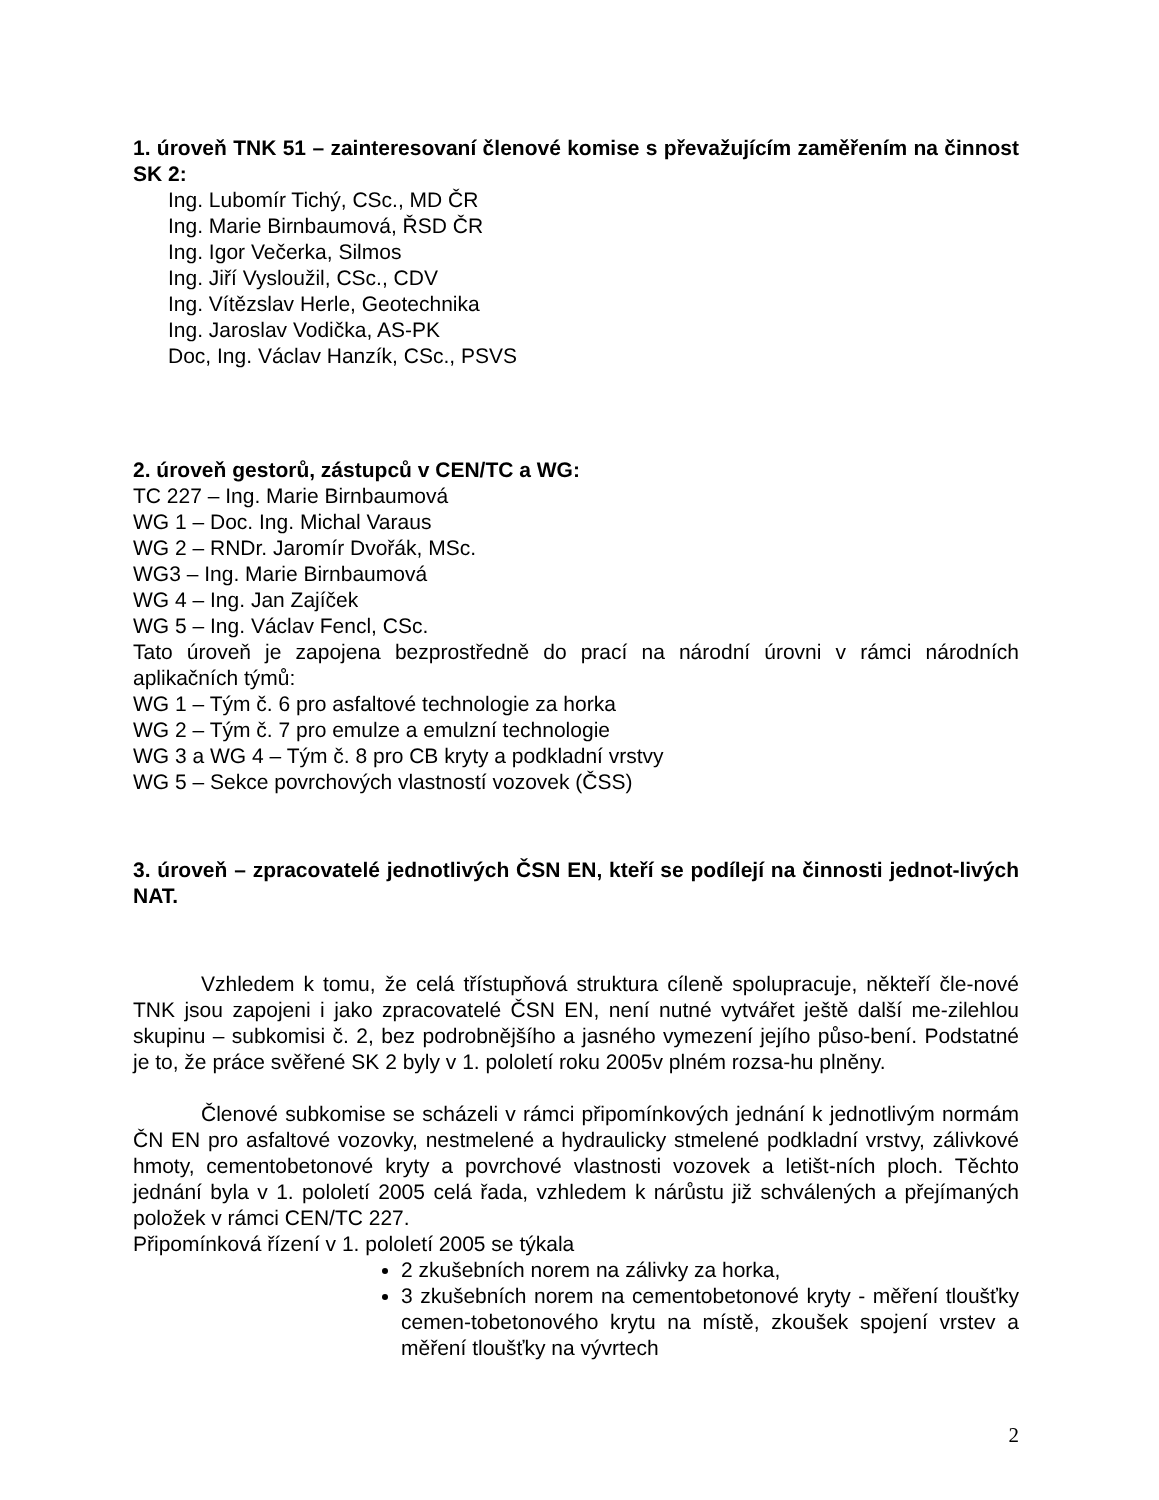1. úroveň TNK 51 – zainteresovaní členové komise s převažujícím zaměřením na činnost SK 2:
Ing. Lubomír Tichý, CSc., MD ČR
Ing. Marie Birnbaumová, ŘSD ČR
Ing. Igor Večerka, Silmos
Ing. Jiří Vysloužil, CSc., CDV
Ing. Vítězslav Herle, Geotechnika
Ing. Jaroslav Vodička, AS-PK
Doc, Ing. Václav Hanzík, CSc., PSVS
2. úroveň gestorů, zástupců v CEN/TC a WG:
TC 227 – Ing. Marie Birnbaumová
WG 1 – Doc. Ing. Michal Varaus
WG 2 – RNDr. Jaromír Dvořák, MSc.
WG3 – Ing. Marie Birnbaumová
WG 4 – Ing. Jan Zajíček
WG 5 – Ing. Václav Fencl, CSc.
Tato úroveň je zapojena bezprostředně do prací na národní úrovni v rámci národních aplikačních týmů:
WG 1 – Tým č. 6 pro asfaltové technologie za horka
WG 2 – Tým č. 7 pro emulze a emulzní technologie
WG 3 a WG 4 – Tým č. 8 pro CB kryty a podkladní vrstvy
WG 5 – Sekce povrchových vlastností vozovek (ČSS)
3. úroveň – zpracovatelé jednotlivých ČSN EN, kteří se podílejí na činnosti jednot-livých NAT.
Vzhledem k tomu, že celá třístupňová struktura cíleně spolupracuje, někteří čle-nové TNK jsou zapojeni i jako zpracovatelé ČSN EN, není nutné vytvářet ještě další me-zilehlou skupinu – subkomisi č. 2, bez podrobnějšího a jasného vymezení jejího půso-bení. Podstatné je to, že práce svěřené SK 2 byly v 1. pololetí roku 2005v plném rozsa-hu plněny.
Členové subkomise se scházeli v rámci připomínkových jednání k jednotlivým normám ČN EN pro asfaltové vozovky, nestmelené a hydraulicky stmelené podkladní vrstvy, zálivkové hmoty, cementobetonové kryty a povrchové vlastnosti vozovek a letišt-ních ploch. Těchto jednání byla v 1. pololetí 2005 celá řada, vzhledem k nárůstu již schválených a přejímaných položek v rámci CEN/TC 227.
Připomínková řízení v 1. pololetí 2005 se týkala
2 zkušebních norem na zálivky za horka,
3 zkušebních norem na cementobetonové kryty - měření tloušťky cemen-tobetonového krytu na místě, zkoušek spojení vrstev a měření tloušťky na vývrtech
2